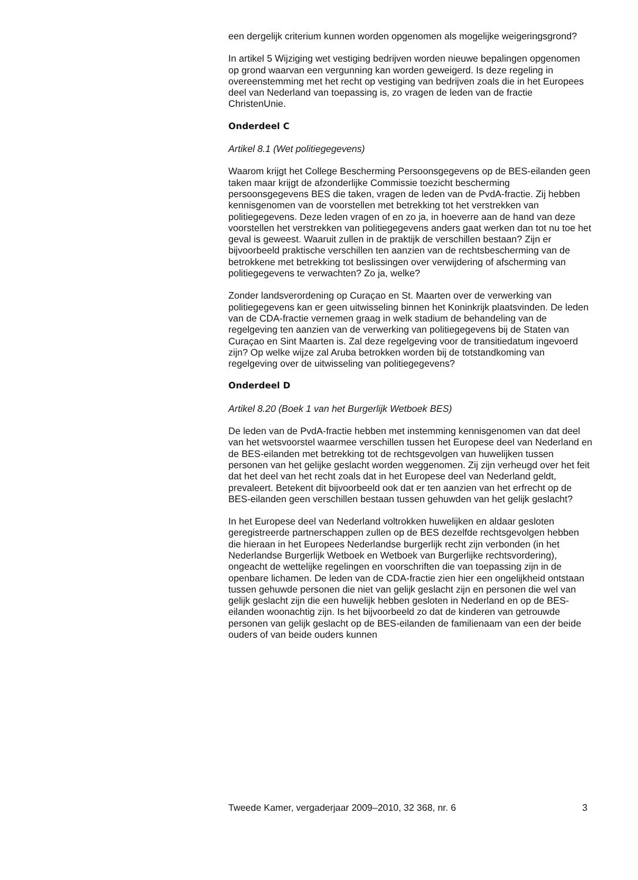een dergelijk criterium kunnen worden opgenomen als mogelijke weigeringsgrond?
In artikel 5 Wijziging wet vestiging bedrijven worden nieuwe bepalingen opgenomen op grond waarvan een vergunning kan worden geweigerd. Is deze regeling in overeenstemming met het recht op vestiging van bedrijven zoals die in het Europees deel van Nederland van toepassing is, zo vragen de leden van de fractie ChristenUnie.
Onderdeel C
Artikel 8.1 (Wet politiegegevens)
Waarom krijgt het College Bescherming Persoonsgegevens op de BES-eilanden geen taken maar krijgt de afzonderlijke Commissie toezicht bescherming persoonsgegevens BES die taken, vragen de leden van de PvdA-fractie. Zij hebben kennisgenomen van de voorstellen met betrekking tot het verstrekken van politiegegevens. Deze leden vragen of en zo ja, in hoeverre aan de hand van deze voorstellen het verstrekken van politiegegevens anders gaat werken dan tot nu toe het geval is geweest. Waaruit zullen in de praktijk de verschillen bestaan? Zijn er bijvoorbeeld praktische verschillen ten aanzien van de rechtsbescherming van de betrokkene met betrekking tot beslissingen over verwijdering of afscherming van politiegegevens te verwachten? Zo ja, welke?
Zonder landsverordening op Curaçao en St. Maarten over de verwerking van politiegegevens kan er geen uitwisseling binnen het Koninkrijk plaatsvinden. De leden van de CDA-fractie vernemen graag in welk stadium de behandeling van de regelgeving ten aanzien van de verwerking van politiegegevens bij de Staten van Curaçao en Sint Maarten is. Zal deze regelgeving voor de transitiedatum ingevoerd zijn? Op welke wijze zal Aruba betrokken worden bij de totstandkoming van regelgeving over de uitwisseling van politiegegevens?
Onderdeel D
Artikel 8.20 (Boek 1 van het Burgerlijk Wetboek BES)
De leden van de PvdA-fractie hebben met instemming kennisgenomen van dat deel van het wetsvoorstel waarmee verschillen tussen het Europese deel van Nederland en de BES-eilanden met betrekking tot de rechtsgevolgen van huwelijken tussen personen van het gelijke geslacht worden weggenomen. Zij zijn verheugd over het feit dat het deel van het recht zoals dat in het Europese deel van Nederland geldt, prevaleert. Betekent dit bijvoorbeeld ook dat er ten aanzien van het erfrecht op de BES-eilanden geen verschillen bestaan tussen gehuwden van het gelijk geslacht?
In het Europese deel van Nederland voltrokken huwelijken en aldaar gesloten geregistreerde partnerschappen zullen op de BES dezelfde rechtsgevolgen hebben die hieraan in het Europees Nederlandse burgerlijk recht zijn verbonden (in het Nederlandse Burgerlijk Wetboek en Wetboek van Burgerlijke rechtsvordering), ongeacht de wettelijke regelingen en voorschriften die van toepassing zijn in de openbare lichamen. De leden van de CDA-fractie zien hier een ongelijkheid ontstaan tussen gehuwde personen die niet van gelijk geslacht zijn en personen die wel van gelijk geslacht zijn die een huwelijk hebben gesloten in Nederland en op de BES-eilanden woonachtig zijn. Is het bijvoorbeeld zo dat de kinderen van getrouwde personen van gelijk geslacht op de BES-eilanden de familienaam van een der beide ouders of van beide ouders kunnen
Tweede Kamer, vergaderjaar 2009–2010, 32 368, nr. 6 3